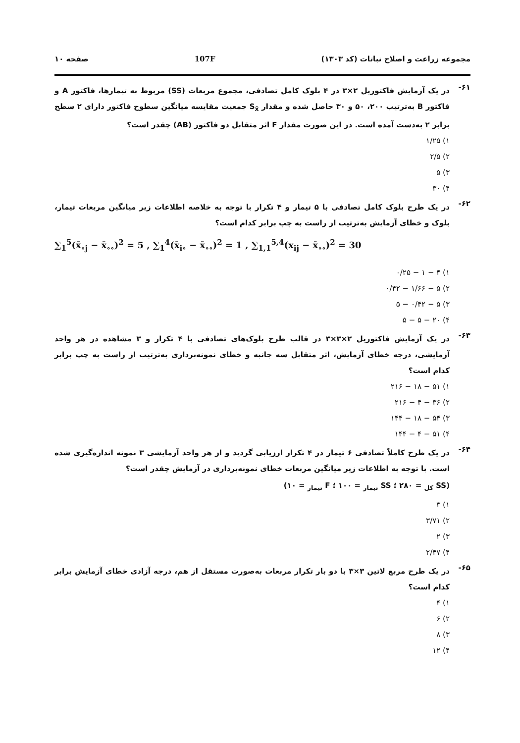مجموعه زراعت و اصلاح نباتات (کد ۱۳۰۳) 107F صفحه ۱۰
۶۱-
در یک آزمایش فاکتوریل ۲×۳ در ۴ بلوک کامل تصادفی، مجموع مربعات (SS) مربوط به تیمارها، فاکتور A و فاکتور B به‌ترتیب ۲۰۰، ۵۰ و ۳۰ حاصل شده و مقدار S<sub>x̄</sub> جمعیت مقایسه میانگین سطوح فاکتور دارای ۲ سطح برابر ۲ به‌دست آمده است. در این صورت مقدار F اثر متقابل دو فاکتور (AB) چقدر است؟
۱) ۱/۲۵
۲) ۲/۵
۳) ۵
۴) ۳۰
۶۲-
در یک طرح بلوک کامل تصادفی با ۵ تیمار و ۴ تکرار با توجه به خلاصه اطلاعات زیر میانگین مربعات تیمار، بلوک و خطای آزمایش به‌ترتیب از راست به چپ برابر کدام است؟
∑<sub>1</sub><sup>5</sup>(x̄<sub>∘j</sub> − x̄<sub>∘∘</sub>)<sup>2</sup> = 5 , ∑<sub>1</sub><sup>4</sup>(x̄<sub>i∘</sub> − x̄<sub>∘∘</sub>)<sup>2</sup> = 1 , ∑<sub>1,1</sub><sup>5,4</sup>(x<sub>ij</sub> − x̄<sub>∘∘</sub>)<sup>2</sup> = 30
۱) ۴ − ۱ − ۰/۲۵
۲) ۵ − ۱/۶۶ − ۰/۴۲
۳) ۵ − ۰/۴۲ − ۵
۴) ۲۰ − ۵ − ۵
۶۳-
در یک آزمایش فاکتوریل ۲×۳×۳ در قالب طرح بلوک‌های تصادفی با ۴ تکرار و ۳ مشاهده در هر واحد آزمایشی، درجه خطای آزمایش، اثر متقابل سه جانبه و خطای نمونه‌برداری به‌ترتیب از راست به چپ برابر کدام است؟
۱) ۵۱ − ۱۸ − ۲۱۶
۲) ۳۶ − ۴ − ۲۱۶
۳) ۵۴ − ۱۸ − ۱۴۴
۴) ۵۱ − ۴ − ۱۴۴
۶۴-
در یک طرح کاملاً تصادفی ۶ تیمار در ۴ تکرار ارزیابی گردید و از هر واحد آزمایشی ۳ نمونه اندازه‌گیری شده است. با توجه به اطلاعات زیر میانگین مربعات خطای نمونه‌برداری در آزمایش چقدر است؟
(SS <sub>کل</sub> = ۲۸۰ ؛ SS <sub>تیمار</sub> = ۱۰۰ ؛ F <sub>تیمار</sub> = ۱۰)
۱) ۳
۲) ۳/۷۱
۳) ۲
۴) ۲/۴۷
۶۵-
در یک طرح مربع لاتین ۳×۳ با دو بار تکرار مربعات به‌صورت مستقل از هم، درجه آزادی خطای آزمایش برابر کدام است؟
۱) ۴
۲) ۶
۳) ۸
۴) ۱۲